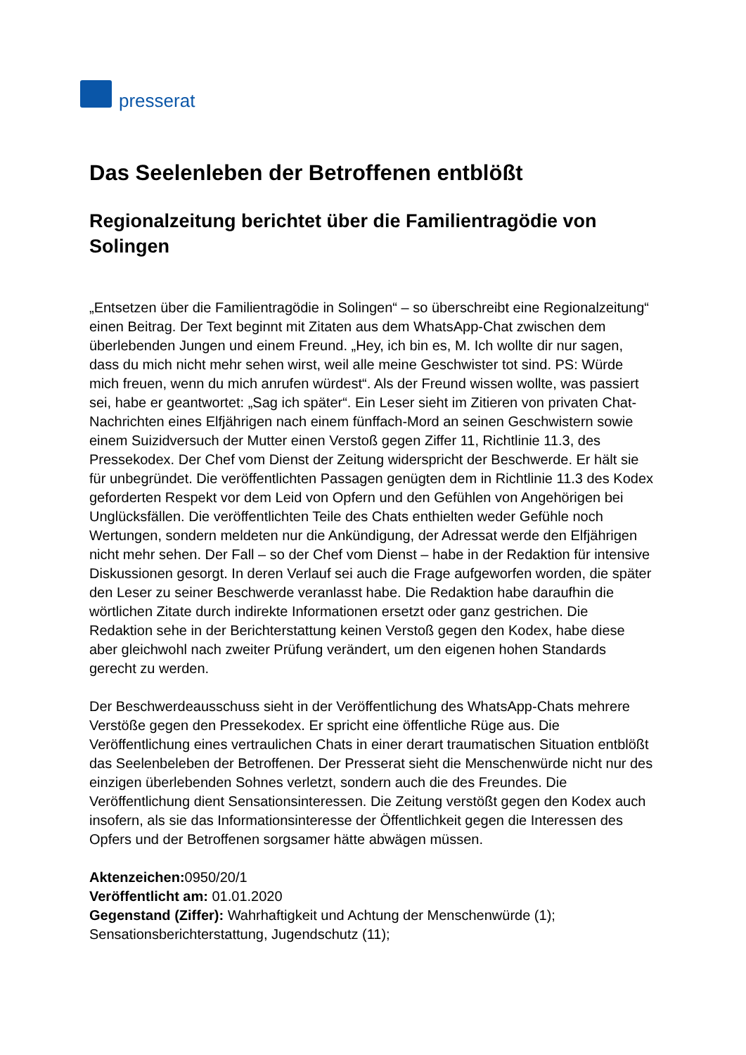presserat
Das Seelenleben der Betroffenen entblößt
Regionalzeitung berichtet über die Familientragödie von Solingen
„Entsetzen über die Familientragödie in Solingen“ – so überschreibt eine Regionalzeitung“ einen Beitrag. Der Text beginnt mit Zitaten aus dem WhatsApp-Chat zwischen dem überlebenden Jungen und einem Freund. „Hey, ich bin es, M. Ich wollte dir nur sagen, dass du mich nicht mehr sehen wirst, weil alle meine Geschwister tot sind. PS: Würde mich freuen, wenn du mich anrufen würdest“. Als der Freund wissen wollte, was passiert sei, habe er geantwortet: „Sag ich später“. Ein Leser sieht im Zitieren von privaten Chat-Nachrichten eines Elfjährigen nach einem fünffach-Mord an seinen Geschwistern sowie einem Suizidversuch der Mutter einen Verstoß gegen Ziffer 11, Richtlinie 11.3, des Pressekodex. Der Chef vom Dienst der Zeitung widerspricht der Beschwerde. Er hält sie für unbegründet. Die veröffentlichten Passagen genügten dem in Richtlinie 11.3 des Kodex geforderten Respekt vor dem Leid von Opfern und den Gefühlen von Angehörigen bei Unglücksfällen. Die veröffentlichten Teile des Chats enthielten weder Gefühle noch Wertungen, sondern meldeten nur die Ankündigung, der Adressat werde den Elfjährigen nicht mehr sehen. Der Fall – so der Chef vom Dienst – habe in der Redaktion für intensive Diskussionen gesorgt. In deren Verlauf sei auch die Frage aufgeworfen worden, die später den Leser zu seiner Beschwerde veranlasst habe. Die Redaktion habe daraufhin die wörtlichen Zitate durch indirekte Informationen ersetzt oder ganz gestrichen. Die Redaktion sehe in der Berichterstattung keinen Verstoß gegen den Kodex, habe diese aber gleichwohl nach zweiter Prüfung verändert, um den eigenen hohen Standards gerecht zu werden.
Der Beschwerdeausschuss sieht in der Veröffentlichung des WhatsApp-Chats mehrere Verstöße gegen den Pressekodex. Er spricht eine öffentliche Rüge aus. Die Veröffentlichung eines vertraulichen Chats in einer derart traumatischen Situation entblößt das Seelenbeleben der Betroffenen. Der Presserat sieht die Menschenwürde nicht nur des einzigen überlebenden Sohnes verletzt, sondern auch die des Freundes. Die Veröffentlichung dient Sensationsinteressen. Die Zeitung verstößt gegen den Kodex auch insofern, als sie das Informationsinteresse der Öffentlichkeit gegen die Interessen des Opfers und der Betroffenen sorgsamer hätte abwägen müssen.
Aktenzeichen: 0950/20/1
Veröffentlicht am: 01.01.2020
Gegenstand (Ziffer): Wahrhaftigkeit und Achtung der Menschenwürde (1); Sensationsberichterstattung, Jugendschutz (11);